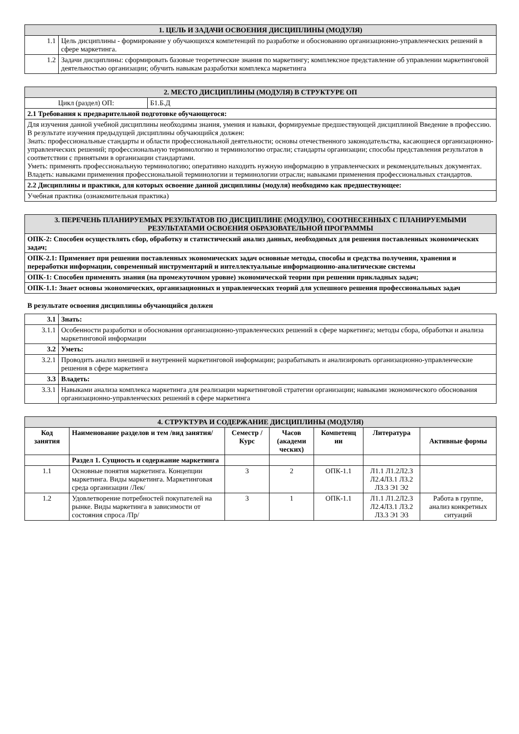| 1. ЦЕЛЬ И ЗАДАЧИ ОСВОЕНИЯ ДИСЦИПЛИНЫ (МОДУЛЯ) | |
| 1.1 | Цель дисциплины - формирование у обучающихся компетенций по разработке и обоснованию организационно-управленческих решений в сфере маркетинга. |
| 1.2 | Задачи дисциплины: сформировать базовые теоретические знания по маркетингу; комплексное представление об управлении маркетинговой деятельностью организации; обучить навыкам разработки комплекса маркетинга |
| 2. МЕСТО ДИСЦИПЛИНЫ (МОДУЛЯ) В СТРУКТУРЕ ОП | |
| Цикл (раздел) ОП: | Б1.Б.Д |
| 2.1 Требования к предварительной подготовке обучающегося: | |
| Для изучения данной учебной дисциплины необходимы знания, умения и навыки, формируемые предшествующей дисциплиной Введение в профессию. В результате изучения предыдущей дисциплины обучающийся должен: Знать: профессиональные стандарты и области профессиональной деятельности; основы отечественного законодательства, касающиеся организационно-управленческих решений; профессиональную терминологию и терминологию отрасли; стандарты организации; способы представления результатов в соответствии с принятыми в организации стандартами. Уметь: применять профессиональную терминологию; оперативно находить нужную информацию в управленческих и рекомендательных документах. Владеть: навыками применения профессиональной терминологии и терминологии отрасли; навыками применения профессиональных стандартов. | |
| 2.2 Дисциплины и практики, для которых освоение данной дисциплины (модуля) необходимо как предшествующее: | |
| Учебная практика (ознакомительная практика) | |
| 3. ПЕРЕЧЕНЬ ПЛАНИРУЕМЫХ РЕЗУЛЬТАТОВ ПО ДИСЦИПЛИНЕ (МОДУЛЮ), СООТНЕСЕННЫХ С ПЛАНИРУЕМЫМИ РЕЗУЛЬТАТАМИ ОСВОЕНИЯ ОБРАЗОВАТЕЛЬНОЙ ПРОГРАММЫ |
| ОПК-2: Способен осуществлять сбор, обработку и статистический анализ данных, необходимых для решения поставленных экономических задач; |
| ОПК-2.1: Применяет при решении поставленных экономических задач основные методы, способы и средства получения, хранения и переработки информации, современный инструментарий и интеллектуальные информационно-аналитические системы |
| ОПК-1: Способен применять знания (на промежуточном уровне) экономической теории при решении прикладных задач; |
| ОПК-1.1: Знает основы экономических, организационных и управленческих теорий для успешного решения профессиональных задач |
В результате освоения дисциплины обучающийся должен
| 3.1 | Знать: |
| 3.1.1 | Особенности разработки и обоснования организационно-управленческих решений в сфере маркетинга; методы сбора, обработки и анализа маркетинговой информации |
| 3.2 | Уметь: |
| 3.2.1 | Проводить анализ внешней и внутренней маркетинговой информации; разрабатывать и анализировать организационно-управленческие решения в сфере маркетинга |
| 3.3 | Владеть: |
| 3.3.1 | Навыками анализа комплекса маркетинга для реализации маркетинговой стратегии организации; навыками экономического обоснования организационно-управленческих решений в сфере маркетинга |
| 4. СТРУКТУРА И СОДЕРЖАНИЕ ДИСЦИПЛИНЫ (МОДУЛЯ) | | | | | | |
| Код занятия | Наименование разделов и тем /вид занятия/ | Семестр / Курс | Часов (академи ческих) | Компетенц ии | Литература | Активные формы |
| | Раздел 1. Сущность и содержание маркетинга | | | | | |
| 1.1 | Основные понятия маркетинга. Концепции маркетинга. Виды маркетинга. Маркетинговая среда организации /Лек/ | 3 | 2 | ОПК-1.1 | Л1.1 Л1.2Л2.3 Л2.4Л3.1 Л3.2 Л3.3 Э1 Э2 | |
| 1.2 | Удовлетворение потребностей покупателей на рынке. Виды маркетинга в зависимости от состояния спроса /Пр/ | 3 | 1 | ОПК-1.1 | Л1.1 Л1.2Л2.3 Л2.4Л3.1 Л3.2 Л3.3 Э1 Э3 | Работа в группе, анализ конкретных ситуаций |